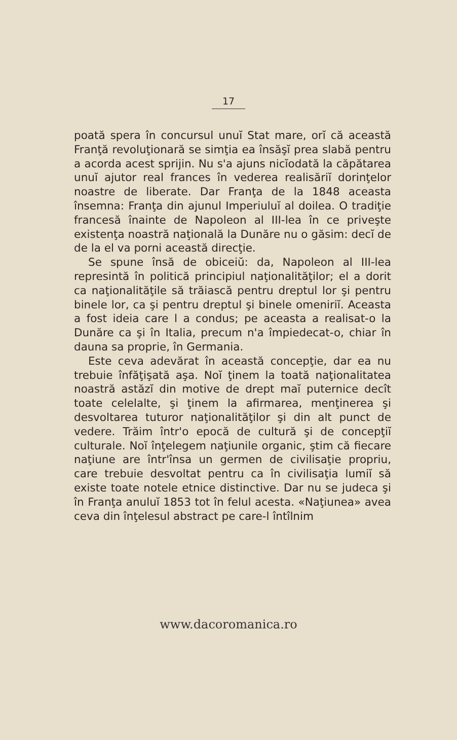17
poată spera în concursul unuĭ Stat mare, orĭ că această Franţă revoluţionară se simţia ea însăşĭ prea slabă pentru a acorda acest sprijin. Nu s'a ajuns nicĭodată la căpătarea unuĭ ajutor real frances în vederea realisăriĭ dorinţelor noastre de liberate. Dar Franţa de la 1848 aceasta însemna: Franţa din ajunul Imperiuluĭ al doilea. O tradiţie francesă înainte de Napoleon al III-lea în ce priveşte existenţa noastră naţională la Dunăre nu o găsim: decĭ de de la el va porni această direcţie.
Se spune însă de obiceiŭ: da, Napoleon al III-lea represintă în politică principiul naţionalităţilor; el a dorit ca naţionalităţile să trăiască pentru dreptul lor şi pentru binele lor, ca şi pentru dreptul şi binele omeniriĭ. Aceasta a fost ideia care l a condus; pe aceasta a realisat-o la Dunăre ca şi în Italia, precum n'a împiedecat-o, chiar în dauna sa proprie, în Germania.
Este ceva adevărat în această concepţie, dar ea nu trebuie înfăţişată aşa. Noĭ ţinem la toată naţionalitatea noastră astăzĭ din motive de drept maĭ puternice decît toate celelalte, şi ţinem la afirmarea, menţinerea şi desvoltarea tuturor naţionalităţilor şi din alt punct de vedere. Trăim într'o epocă de cultură şi de concepţiĭ culturale. Noĭ înţelegem naţiunile organic, ştim că fiecare naţiune are într'însa un germen de civilisaţie propriu, care trebuie desvoltat pentru ca în civilisaţia lumiĭ să existe toate notele etnice distinctive. Dar nu se judeca şi în Franţa anuluĭ 1853 tot în felul acesta. «Naţiunea» avea ceva din înţelesul abstract pe care-l întîlnim
www.dacoromanica.ro